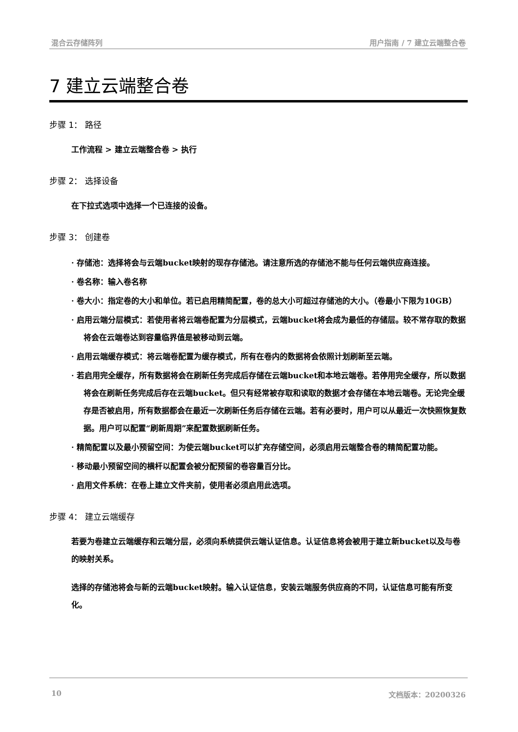混合云存储阵列 用户指南 / 7 建立云端整合卷
7 建立云端整合卷
步骤 1： 路径
工作流程 > 建立云端整合卷 > 执行
步骤 2： 选择设备
在下拉式选项中选择一个已连接的设备。
步骤 3： 创建卷
· 存储池：选择将会与云端bucket映射的现存存储池。请注意所选的存储池不能与任何云端供应商连接。
· 卷名称：输入卷名称
· 卷大小：指定卷的大小和单位。若已启用精简配置，卷的总大小可超过存储池的大小。（卷最小下限为10GB）
· 启用云端分层模式：若使用者将云端卷配置为分层模式，云端bucket将会成为最低的存储层。较不常存取的数据将会在云端卷达到容量临界值是被移动到云端。
· 启用云端缓存模式：将云端卷配置为缓存模式，所有在卷内的数据将会依照计划刷新至云端。
· 若启用完全缓存，所有数据将会在刷新任务完成后存储在云端bucket和本地云端卷。若停用完全缓存，所以数据将会在刷新任务完成后存在云端bucket。但只有经常被存取和读取的数据才会存储在本地云端卷。无论完全缓存是否被启用，所有数据都会在最近一次刷新任务后存储在云端。若有必要时，用户可以从最近一次快照恢复数据。用户可以配置“刷新周期”来配置数据刷新任务。
· 精简配置以及最小预留空间：为使云端bucket可以扩充存储空间，必须启用云端整合卷的精简配置功能。
· 移动最小预留空间的横杆以配置会被分配预留的卷容量百分比。
· 启用文件系统：在卷上建立文件夹前，使用者必须启用此选项。
步骤 4： 建立云端缓存
若要为卷建立云端缓存和云端分层，必须向系统提供云端认证信息。认证信息将会被用于建立新bucket以及与卷的映射关系。
选择的存储池将会与新的云端bucket映射。输入认证信息，安装云端服务供应商的不同，认证信息可能有所变化。
10 文档版本：20200326